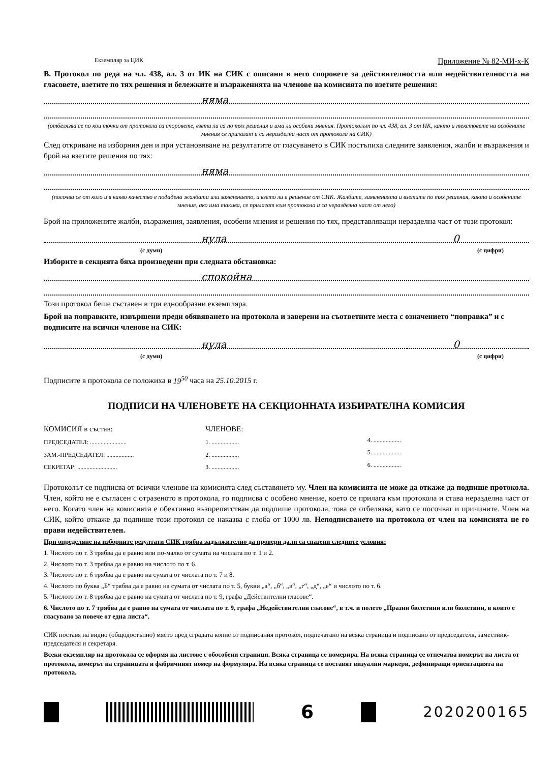Екземпляр за ЦИК Приложение № 82-МИ-х-К
В. Протокол по реда на чл. 438, ал. 3 от ИК на СИК с описани в него споровете за действителността или недействителността на гласовете, взетите по тях решения и бележките и възраженията на членове на комисията по взетите решения:
няма
(отбелязва се по кои точки от протокола са споровете, взети ли са по тях решения и има ли особени мнения. Протоколът по чл. 438, ал. 3 от ИК, както и текстовете на особените мнения се прилагат и са неразделна част от протокола на СИК)
След откриване на изборния ден и при установяване на резултатите от гласуването в СИК постъпиха следните заявления, жалби и възражения и брой на взетите решения по тях:
няма
(посочва се от кого и в какво качество е подадена жалбата или заявлението, и взето ли е решение от СИК. Жалбите, заявленията и взетите по тях решения, както и особените мнения, ако има такива, се прилагат към протокола и са неразделна част от него)
Брой на приложените жалби, възражения, заявления, особени мнения и решения по тях, представляващи неразделна част от този протокол:
нула 0
(с думи) (с цифри)
Изборите в секцията бяха произведени при следната обстановка:
спокойна
Този протокол беше съставен в три еднообразни екземпляра.
Брой на поправките, извършени преди обявяването на протокола и заверени на съответните места с означението “поправка” и с подписите на всички членове на СИК:
нула 0
(с думи) (с цифри)
Подписите в протокола се положиха в 19<sup>50</sup> часа на 25.10.2015 г.
ПОДПИСИ НА ЧЛЕНОВЕТЕ НА СЕКЦИОННАТА ИЗБИРАТЕЛНА КОМИСИЯ
КОМИСИЯ в състав:
ПРЕДСЕДАТЕЛ: ........................
ЗАМ.-ПРЕДСЕДАТЕЛ: ..................
СЕКРЕТАР: ..........................
ЧЛЕНОВЕ:
1. ..................
2. ..................
3. ..................
4. ..................
5. ..................
6. ..................
Протоколът се подписва от всички членове на комисията след съставянето му. Член на комисията не може да откаже да подпише протокола. Член, който не е съгласен с отразеното в протокола, го подписва с особено мнение, което се прилага към протокола и става неразделна част от него. Когато член на комисията е обективно възпрепятстван да подпише протокола, това се отбелязва, като се посочват и причините. Член на СИК, който откаже да подпише този протокол се наказва с глоба от 1000 лв. Неподписването на протокола от член на комисията не го прави недействителен.
При определяне на изборните резултати СИК трябва задължително да провери дали са спазени следните условия:
1. Числото по т. 3 трябва да е равно или по-малко от сумата на числата по т. 1 и 2.
2. Числото по т. 3 трябва да е равно на числото по т. 6.
3. Числото по т. 6 трябва да е равно на сумата от числата по т. 7 и 8.
4. Числото по буква „Б“ трябва да е равно на сумата от числата по т. 5, букви „а“, „б“, „в“, „г“, „д“, „е“ и числото по т. 6.
5. Числото по т. 8 трябва да е равно на сумата от числата по т. 9, графа „Действителни гласове“.
6. Числото по т. 7 трябва да е равно на сумата от числата по т. 9, графа „Недействителни гласове“, в т.ч. и полето „Празни бюлетини или бюлетини, в които е гласувано за повече от една листа“.
СИК поставя на видно (общодостъпно) място пред сградата копие от подписания протокол, подпечатано на всяка страница и подписано от председателя, заместник-председателя и секретаря.
Всеки екземпляр на протокола се оформя на листове с обособени страници. Всяка страница се номерира. На всяка страница се отпечатва номерът на листа от протокола, номерът на страницата и фабричният номер на формуляра. На всяка страница се поставят визуални маркери, дефиниращи ориентацията на протокола.
6
2020200165